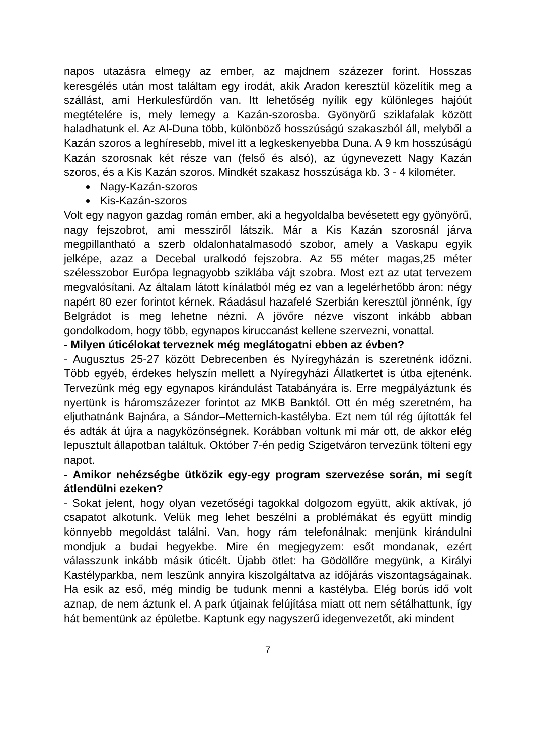napos utazásra elmegy az ember, az majdnem százezer forint. Hosszas keresgélés után most találtam egy irodát, akik Aradon keresztül közelítik meg a szállást, ami Herkulesfürdőn van. Itt lehetőség nyílik egy különleges hajóút megtételére is, mely lemegy a Kazán-szorosba. Gyönyörű sziklafalak között haladhatunk el. Az Al-Duna több, különböző hosszúságú szakaszból áll, melyből a Kazán szoros a leghíresebb, mivel itt a legkeskenyebba Duna. A 9 km hosszúságú Kazán szorosnak két része van (felső és alsó), az úgynevezett Nagy Kazán szoros, és a Kis Kazán szoros. Mindkét szakasz hosszúsága kb. 3 - 4 kilométer.
Nagy-Kazán-szoros
Kis-Kazán-szoros
Volt egy nagyon gazdag román ember, aki a hegyoldalba bevésetett egy gyönyörű, nagy fejszobrot, ami messziről látszik. Már a Kis Kazán szorosnál járva megpillantható a szerb oldalonhatalmasodó szobor, amely a Vaskapu egyik jelképe, azaz a Decebal uralkodó fejszobra. Az 55 méter magas,25 méter szélesszobor Európa legnagyobb sziklába vájt szobra. Most ezt az utat tervezem megvalósítani. Az általam látott kínálatból még ez van a legelérhetőbb áron: négy napért 80 ezer forintot kérnek. Ráadásul hazafelé Szerbián keresztül jönnénk, így Belgrádot is meg lehetne nézni. A jövőre nézve viszont inkább abban gondolkodom, hogy több, egynapos kiruccanást kellene szervezni, vonattal.
- Milyen úticélokat terveznek még meglátogatni ebben az évben?
- Augusztus 25-27 között Debrecenben és Nyíregyházán is szeretnénk időzni. Több egyéb, érdekes helyszín mellett a Nyíregyházi Állatkertet is útba ejtenénk. Tervezünk még egy egynapos kirándulást Tatabányára is. Erre megpályáztunk és nyertünk is háromszázezer forintot az MKB Banktól. Ott én még szeretném, ha eljuthatnánk Bajnára, a Sándor–Metternich-kastélyba. Ezt nem túl rég újították fel és adták át újra a nagyközönségnek. Korábban voltunk mi már ott, de akkor elég lepusztult állapotban találtuk. Október 7-én pedig Szigetváron tervezünk tölteni egy napot.
- Amikor nehézségbe ütközik egy-egy program szervezése során, mi segít átlendülni ezeken?
- Sokat jelent, hogy olyan vezetőségi tagokkal dolgozom együtt, akik aktívak, jó csapatot alkotunk. Velük meg lehet beszélni a problémákat és együtt mindig könnyebb megoldást találni. Van, hogy rám telefonálnak: menjünk kirándulni mondjuk a budai hegyekbe. Mire én megjegyzem: esőt mondanak, ezért válasszunk inkább másik úticélt. Újabb ötlet: ha Gödöllőre megyünk, a Királyi Kastélyparkba, nem leszünk annyira kiszolgáltatva az időjárás viszontagságainak. Ha esik az eső, még mindig be tudunk menni a kastélyba. Elég borús idő volt aznap, de nem áztunk el. A park útjainak felújítása miatt ott nem sétálhattunk, így hát bementünk az épületbe. Kaptunk egy nagyszerű idegenvezetőt, aki mindent
7